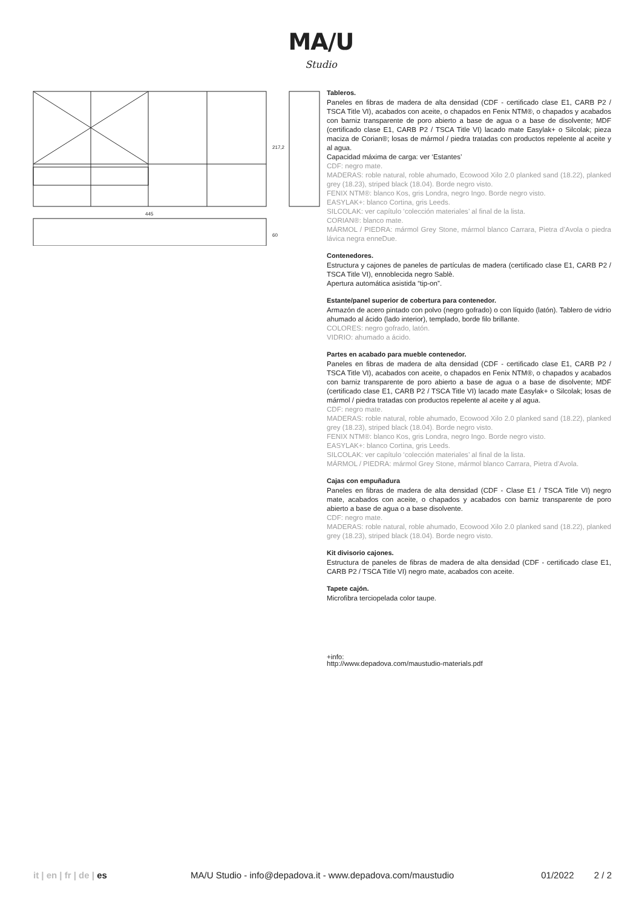MA/U
Studio
445
217,2
60
Tableros.
Paneles en fibras de madera de alta densidad (CDF - certificado clase E1, CARB P2 / TSCA Title VI), acabados con aceite, o chapados en Fenix NTM®, o chapados y acabados con barniz transparente de poro abierto a base de agua o a base de disolvente; MDF (certificado clase E1, CARB P2 / TSCA Title VI) lacado mate Easylak+ o Silcolak; pieza maciza de Corian®; losas de mármol / piedra tratadas con productos repelente al aceite y al agua.
Capacidad máxima de carga: ver ‘Estantes’
CDF: negro mate.
MADERAS: roble natural, roble ahumado, Ecowood Xilo 2.0 planked sand (18.22), planked grey (18.23), striped black (18.04). Borde negro visto.
FENIX NTM®: blanco Kos, gris Londra, negro Ingo. Borde negro visto.
EASYLAK+: blanco Cortina, gris Leeds.
SILCOLAK: ver capítulo ‘colección materiales’ al final de la lista.
CORIAN®: blanco mate.
MÁRMOL / PIEDRA: mármol Grey Stone, mármol blanco Carrara, Pietra d’Avola o piedra lávica negra enneDue.
Contenedores.
Estructura y cajones de paneles de partículas de madera (certificado clase E1, CARB P2 / TSCA Title VI), ennoblecida negro Sablè.
Apertura automática asistida “tip-on”.
Estante/panel superior de cobertura para contenedor.
Armazón de acero pintado con polvo (negro gofrado) o con líquido (latón). Tablero de vidrio ahumado al ácido (lado interior), templado, borde filo brillante.
COLORES: negro gofrado, latón.
VIDRIO: ahumado a ácido.
Partes en acabado para mueble contenedor.
Paneles en fibras de madera de alta densidad (CDF - certificado clase E1, CARB P2 / TSCA Title VI), acabados con aceite, o chapados en Fenix NTM®, o chapados y acabados con barniz transparente de poro abierto a base de agua o a base de disolvente; MDF (certificado clase E1, CARB P2 / TSCA Title VI) lacado mate Easylak+ o Silcolak; losas de mármol / piedra tratadas con productos repelente al aceite y al agua.
CDF: negro mate.
MADERAS: roble natural, roble ahumado, Ecowood Xilo 2.0 planked sand (18.22), planked grey (18.23), striped black (18.04). Borde negro visto.
FENIX NTM®: blanco Kos, gris Londra, negro Ingo. Borde negro visto.
EASYLAK+: blanco Cortina, gris Leeds.
SILCOLAK: ver capítulo ‘colección materiales’ al final de la lista.
MÁRMOL / PIEDRA: mármol Grey Stone, mármol blanco Carrara, Pietra d’Avola.
Cajas con empuñadura
Paneles en fibras de madera de alta densidad (CDF - Clase E1 / TSCA Title VI) negro mate, acabados con aceite, o chapados y acabados con barniz transparente de poro abierto a base de agua o a base disolvente.
CDF: negro mate.
MADERAS: roble natural, roble ahumado, Ecowood Xilo 2.0 planked sand (18.22), planked grey (18.23), striped black (18.04). Borde negro visto.
Kit divisorio cajones.
Estructura de paneles de fibras de madera de alta densidad (CDF - certificado clase E1, CARB P2 / TSCA Title VI) negro mate, acabados con aceite.
Tapete cajón.
Microfibra terciopelada color taupe.
+info:
http://www.depadova.com/maustudio-materials.pdf
it | en | fr | de | es MA/U Studio - info@depadova.it - www.depadova.com/maustudio
01/2022 2 / 2